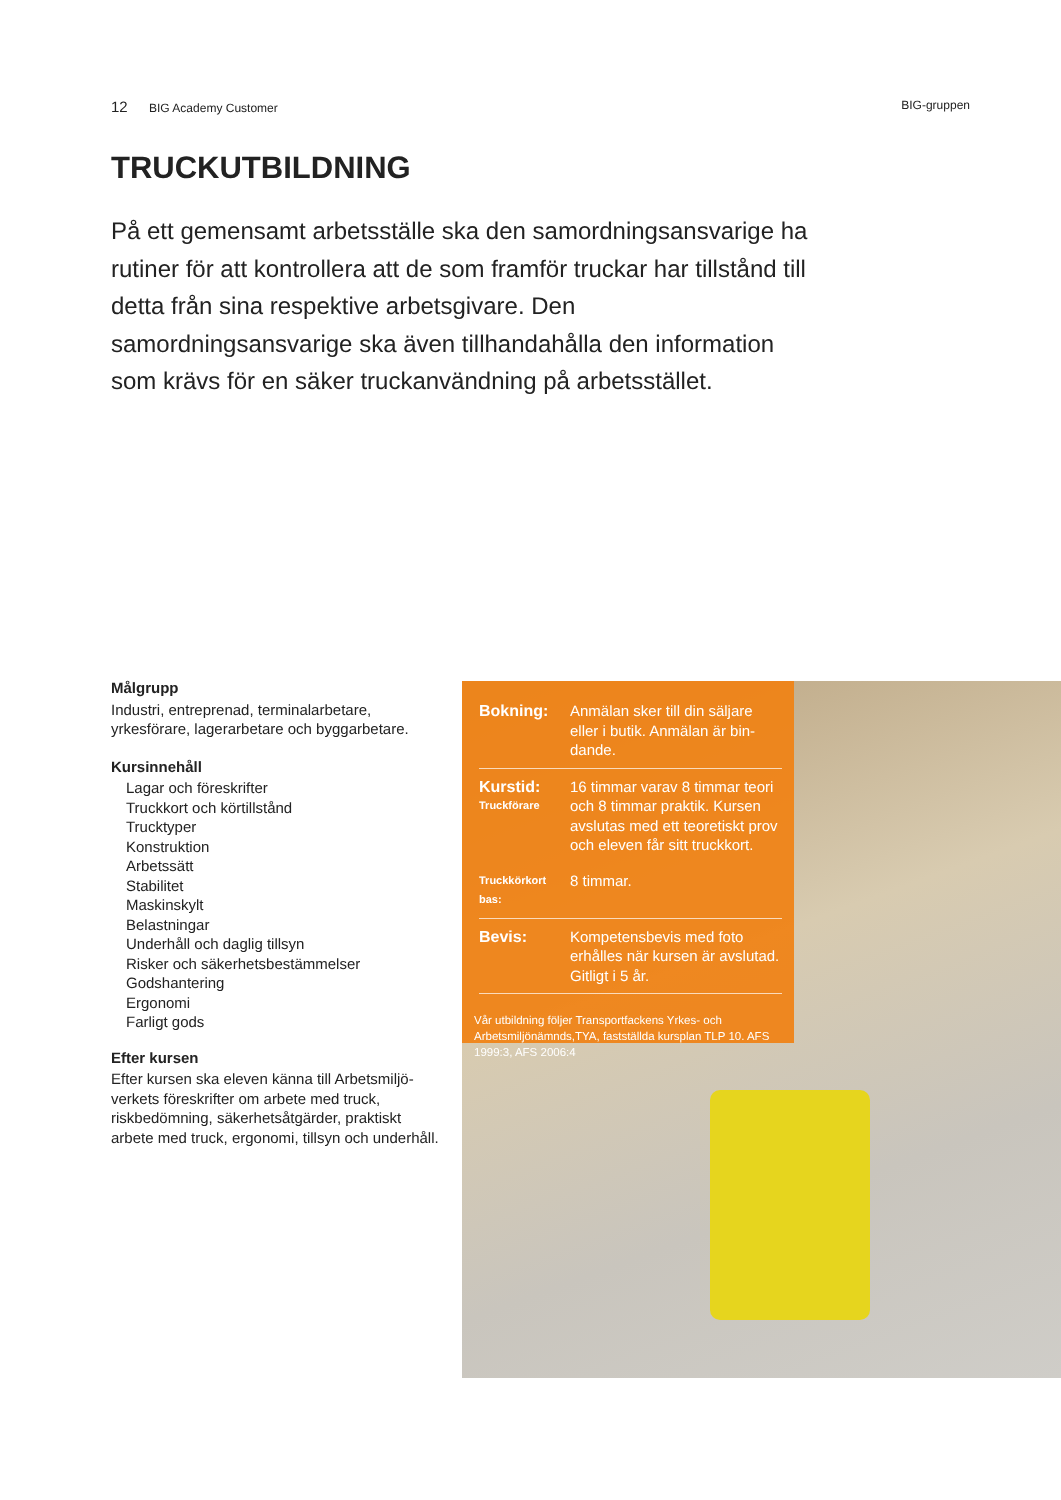12 BIG Academy Customer BIG-gruppen
TRUCKUTBILDNING
På ett gemensamt arbetsställe ska den samordningsansvarige ha rutiner för att kontrollera att de som framför truckar har tillstånd till detta från sina respektive arbetsgivare. Den samordningsansvarige ska även tillhandahålla den information som krävs för en säker truckanvändning på arbetsstället.
Målgrupp
Industri, entreprenad, terminalarbetare, yrkesförare, lagerarbetare och byggarbetare.
Kursinnehåll
Lagar och föreskrifter
Truckkort och körtillstånd
Trucktyper
Konstruktion
Arbetssätt
Stabilitet
Maskinskylt
Belastningar
Underhåll och daglig tillsyn
Risker och säkerhetsbestämmelser
Godshantering
Ergonomi
Farligt gods
Efter kursen
Efter kursen ska eleven känna till Arbetsmiljö-verkets föreskrifter om arbete med truck, riskbedömning, säkerhetsåtgärder, praktiskt arbete med truck, ergonomi, tillsyn och underhåll.
| Bokning: | Anmälan sker till din säljare eller i butik. Anmälan är bin-dande. |
| Kurstid: Truckförare | 16 timmar varav 8 timmar teori och 8 timmar praktik. Kursen avslutas med ett teoretiskt prov och eleven får sitt truckkort. |
| Truckkörkort bas: | 8 timmar. |
| Bevis: | Kompetensbevis med foto erhålles när kursen är avslutad. Gitligt i 5 år. |
Vår utbildning följer Transportfackens Yrkes- och Arbetsmiljönämnds,TYA, fastställda kursplan TLP 10. AFS 1999:3, AFS 2006:4